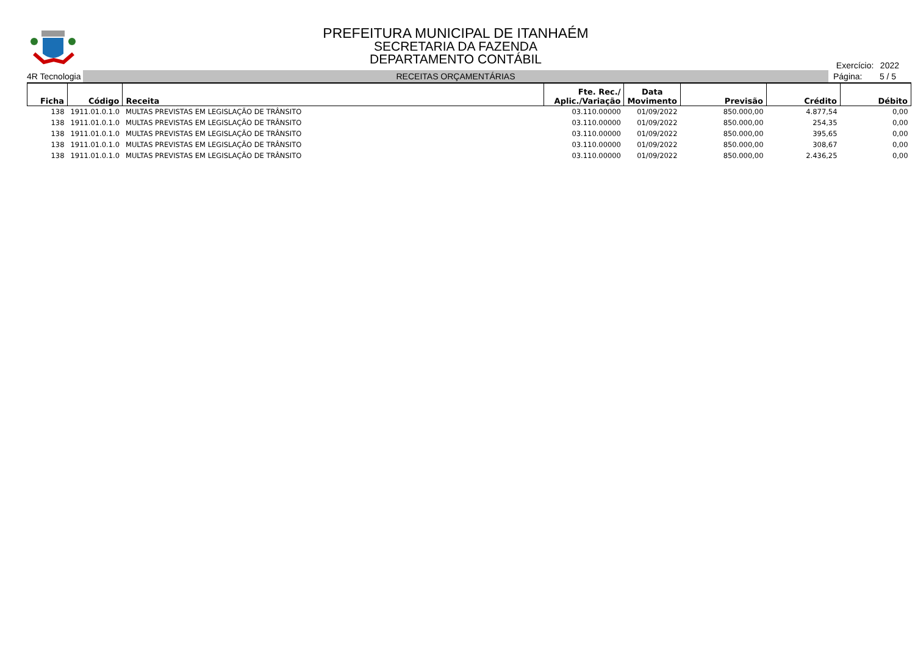PREFEITURA MUNICIPAL DE ITANHAÉM
SECRETARIA DA FAZENDA
DEPARTAMENTO CONTÁBIL
Exercício: 2022
4R Tecnologia
RECEITAS ORÇAMENTÁRIAS
Página: 5 / 5
| Ficha | Código | Receita | Fte. Rec./ Aplic./Variação | Data Movimento | Previsão | Crédito | Débito |
| --- | --- | --- | --- | --- | --- | --- | --- |
| 138 | 1911.01.0.1.0 | MULTAS PREVISTAS EM LEGISLAÇÃO DE TRÂNSITO | 03.110.00000 | 01/09/2022 | 850.000,00 | 4.877,54 | 0,00 |
| 138 | 1911.01.0.1.0 | MULTAS PREVISTAS EM LEGISLAÇÃO DE TRÂNSITO | 03.110.00000 | 01/09/2022 | 850.000,00 | 254,35 | 0,00 |
| 138 | 1911.01.0.1.0 | MULTAS PREVISTAS EM LEGISLAÇÃO DE TRÂNSITO | 03.110.00000 | 01/09/2022 | 850.000,00 | 395,65 | 0,00 |
| 138 | 1911.01.0.1.0 | MULTAS PREVISTAS EM LEGISLAÇÃO DE TRÂNSITO | 03.110.00000 | 01/09/2022 | 850.000,00 | 308,67 | 0,00 |
| 138 | 1911.01.0.1.0 | MULTAS PREVISTAS EM LEGISLAÇÃO DE TRÂNSITO | 03.110.00000 | 01/09/2022 | 850.000,00 | 2.436,25 | 0,00 |